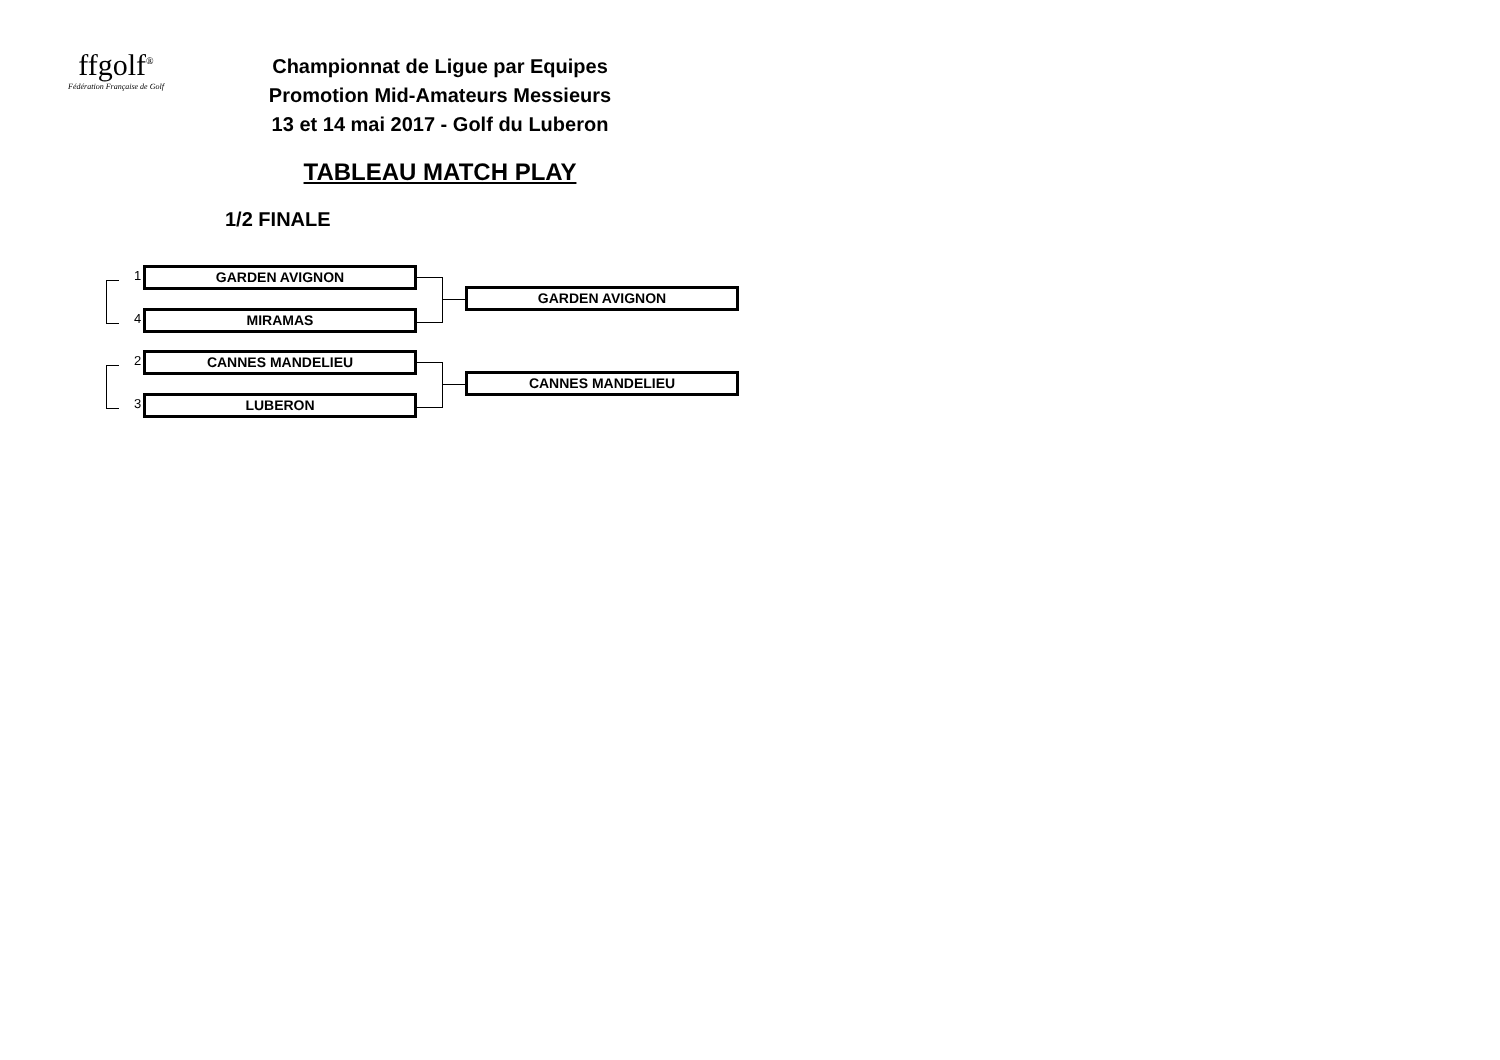ffgolf<sup>®</sup>
Fédération Française de Golf
Championnat de Ligue par Equipes
Promotion Mid-Amateurs Messieurs
13 et 14 mai 2017 - Golf du Luberon
TABLEAU MATCH PLAY
1/2 FINALE
1 GARDEN AVIGNON
4 MIRAMAS
GARDEN AVIGNON
2 CANNES MANDELIEU
3 LUBERON
CANNES MANDELIEU